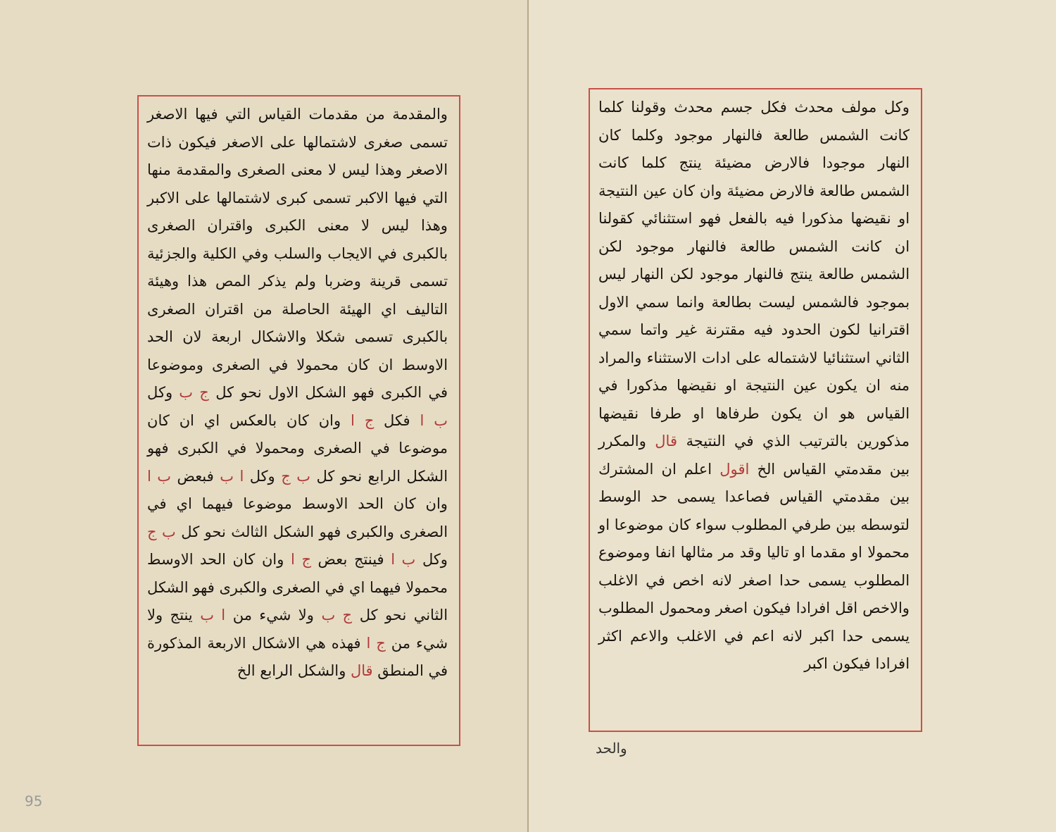وكل مولف محدث فكل جسم محدث وقولنا كلما كانت الشمس طالعة فالنهار موجود وكلما كان النهار موجودا فالارض مضيئة ينتج كلما كانت الشمس طالعة فالارض مضيئة وان كان عين النتيجة او نقيضها مذكورا فيه بالفعل فهو استثنائي كقولنا ان كانت الشمس طالعة فالنهار موجود لكن الشمس طالعة ينتج فالنهار موجود لكن النهار ليس بموجود فالشمس ليست بطالعة وانما سمي الاول اقترانيا لكون الحدود فيه مقترنة غير واتما سمي الثاني استثنائيا لاشتماله على ادات الاستثناء والمراد منه ان يكون عين النتيجة او نقيضها مذكورا في القياس هو ان يكون طرفاها او طرفا نقيضها مذكورين بالترتيب الذي في النتيجة قال والمكرر بين مقدمتي القياس الخ اقول اعلم ان المشترك بين مقدمتي القياس فصاعدا يسمى حد الوسط لتوسطه بين طرفي المطلوب سواء كان موضوعا او محمولا او مقدما او تاليا وقد مر مثالها انفا وموضوع المطلوب يسمى حدا اصغر لانه اخص في الاغلب والاخص اقل افرادا فيكون اصغر ومحمول المطلوب يسمى حدا اكبر لانه اعم في الاغلب والاعم اكثر افرادا فيكون اكبر
والحد
والمقدمة من مقدمات القياس التي فيها الاصغر تسمى صغرى لاشتمالها على الاصغر فيكون ذات الاصغر وهذا ليس لا معنى الصغرى والمقدمة منها التي فيها الاكبر تسمى كبرى لاشتمالها على الاكبر وهذا ليس لا معنى الكبرى واقتران الصغرى بالكبرى في الايجاب والسلب وفي الكلية والجزئية تسمى قرينة وضربا ولم يذكر المص هذا وهيئة التاليف اي الهيئة الحاصلة من اقتران الصغرى بالكبرى تسمى شكلا والاشكال اربعة لان الحد الاوسط ان كان محمولا في الصغرى وموضوعا في الكبرى فهو الشكل الاول نحو كل ج ب وكل ب ا فكل ج ا وان كان بالعكس اي ان كان موضوعا في الصغرى ومحمولا في الكبرى فهو الشكل الرابع نحو كل ب ج وكل ا ب فبعض ب ا وان كان الحد الاوسط موضوعا فيهما اي في الصغرى والكبرى فهو الشكل الثالث نحو كل ب ج وكل ب ا فينتج بعض ج ا وان كان الحد الاوسط محمولا فيهما اي في الصغرى والكبرى فهو الشكل الثاني نحو كل ج ب ولا شيء من ا ب ينتج ولا شيء من ج ا فهذه هي الاشكال الاربعة المذكورة في المنطق قال والشكل الرابع الخ
95